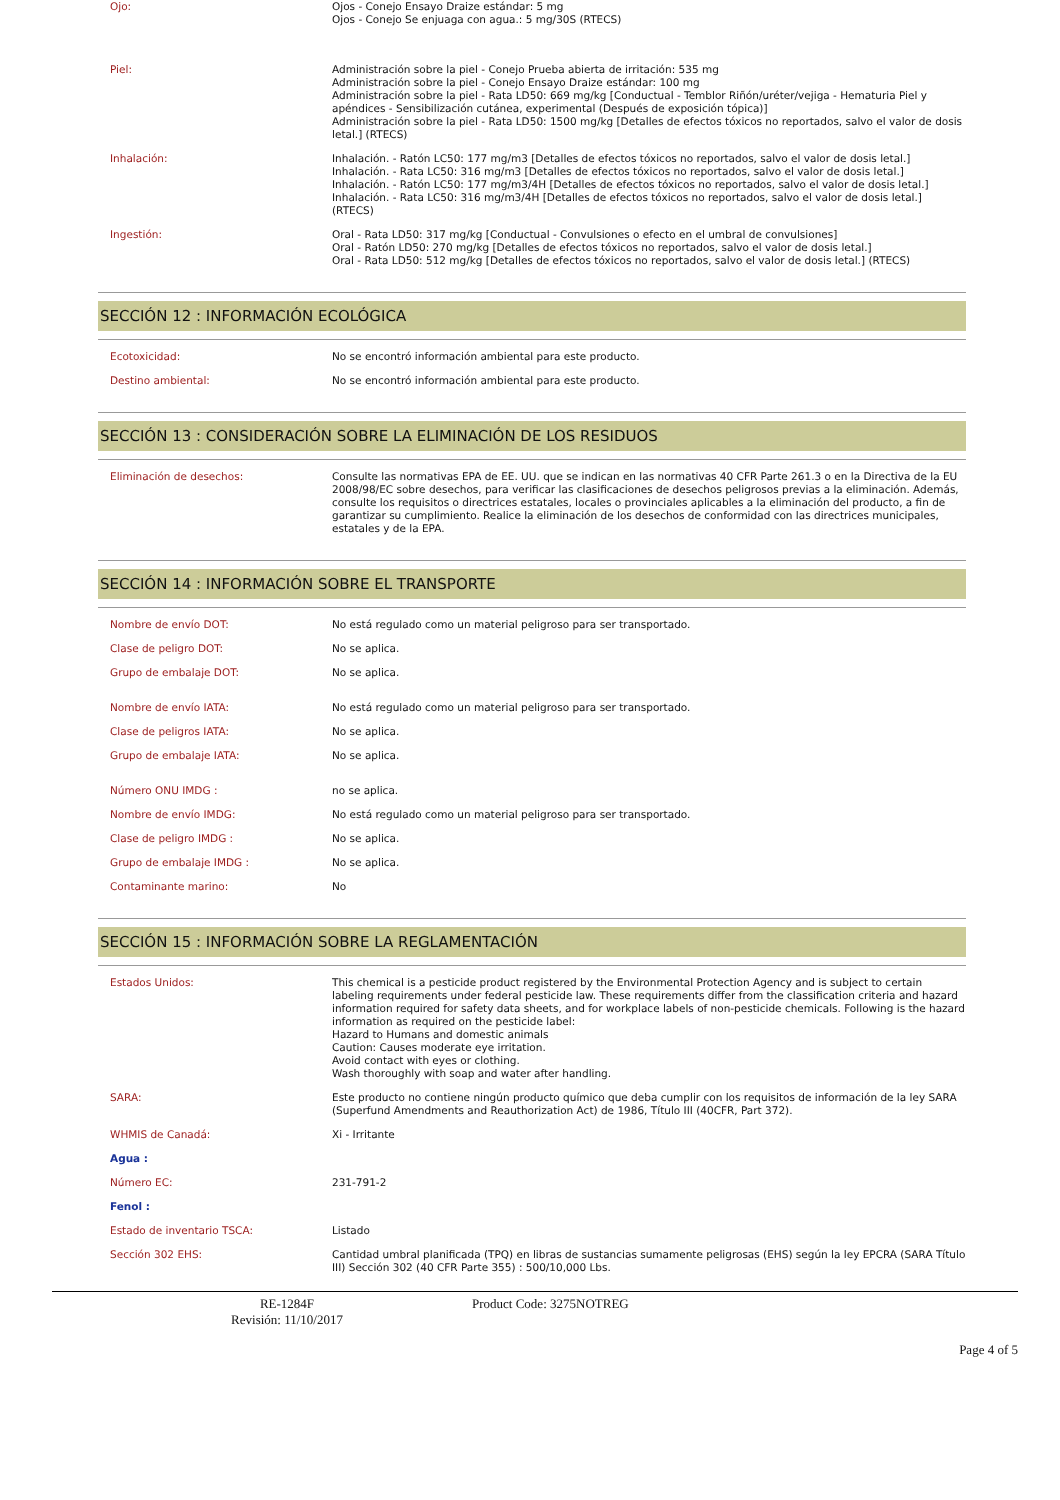| Ojo: | Ojos - Conejo Ensayo Draize estándar: 5 mg Ojos - Conejo Se enjuaga con agua.: 5 mg/30S (RTECS) |
| Piel: | Administración sobre la piel - Conejo Prueba abierta de irritación: 535 mg Administración sobre la piel - Conejo Ensayo Draize estándar: 100 mg Administración sobre la piel - Rata LD50: 669 mg/kg [Conductual - Temblor Riñón/uréter/vejiga - Hematuria Piel y apéndices - Sensibilización cutánea, experimental (Después de exposición tópica)] Administración sobre la piel - Rata LD50: 1500 mg/kg [Detalles de efectos tóxicos no reportados, salvo el valor de dosis letal.] (RTECS) |
| Inhalación: | Inhalación. - Ratón LC50: 177 mg/m3 [Detalles de efectos tóxicos no reportados, salvo el valor de dosis letal.] Inhalación. - Rata LC50: 316 mg/m3 [Detalles de efectos tóxicos no reportados, salvo el valor de dosis letal.] Inhalación. - Ratón LC50: 177 mg/m3/4H [Detalles de efectos tóxicos no reportados, salvo el valor de dosis letal.] Inhalación. - Rata LC50: 316 mg/m3/4H [Detalles de efectos tóxicos no reportados, salvo el valor de dosis letal.] (RTECS) |
| Ingestión: | Oral - Rata LD50: 317 mg/kg [Conductual - Convulsiones o efecto en el umbral de convulsiones] Oral - Ratón LD50: 270 mg/kg [Detalles de efectos tóxicos no reportados, salvo el valor de dosis letal.] Oral - Rata LD50: 512 mg/kg [Detalles de efectos tóxicos no reportados, salvo el valor de dosis letal.] (RTECS) |
SECCIÓN 12 : INFORMACIÓN ECOLÓGICA
| Ecotoxicidad: | No se encontró información ambiental para este producto. |
| Destino ambiental: | No se encontró información ambiental para este producto. |
SECCIÓN 13 : CONSIDERACIÓN SOBRE LA ELIMINACIÓN DE LOS RESIDUOS
| Eliminación de desechos: | Consulte las normativas EPA de EE. UU. que se indican en las normativas 40 CFR Parte 261.3 o en la Directiva de la EU 2008/98/EC sobre desechos, para verificar las clasificaciones de desechos peligrosos previas a la eliminación. Además, consulte los requisitos o directrices estatales, locales o provinciales aplicables a la eliminación del producto, a fin de garantizar su cumplimiento. Realice la eliminación de los desechos de conformidad con las directrices municipales, estatales y de la EPA. |
SECCIÓN 14 : INFORMACIÓN SOBRE EL TRANSPORTE
| Nombre de envío DOT: | No está regulado como un material peligroso para ser transportado. |
| Clase de peligro DOT: | No se aplica. |
| Grupo de embalaje DOT: | No se aplica. |
| Nombre de envío IATA: | No está regulado como un material peligroso para ser transportado. |
| Clase de peligros IATA: | No se aplica. |
| Grupo de embalaje IATA: | No se aplica. |
| Número ONU IMDG : | no se aplica. |
| Nombre de envío IMDG: | No está regulado como un material peligroso para ser transportado. |
| Clase de peligro IMDG : | No se aplica. |
| Grupo de embalaje IMDG : | No se aplica. |
| Contaminante marino: | No |
SECCIÓN 15 : INFORMACIÓN SOBRE LA REGLAMENTACIÓN
| Estados Unidos: | This chemical is a pesticide product registered by the Environmental Protection Agency and is subject to certain labeling requirements under federal pesticide law. These requirements differ from the classification criteria and hazard information required for safety data sheets, and for workplace labels of non-pesticide chemicals. Following is the hazard information as required on the pesticide label: Hazard to Humans and domestic animals Caution: Causes moderate eye irritation. Avoid contact with eyes or clothing. Wash thoroughly with soap and water after handling. |
| SARA: | Este producto no contiene ningún producto químico que deba cumplir con los requisitos de información de la ley SARA (Superfund Amendments and Reauthorization Act) de 1986, Título III (40CFR, Part 372). |
| WHMIS de Canadá: | Xi - Irritante |
| Agua : | |
| Número EC: | 231-791-2 |
| Fenol : | |
| Estado de inventario TSCA: | Listado |
| Sección 302 EHS: | Cantidad umbral planificada (TPQ) en libras de sustancias sumamente peligrosas (EHS) según la ley EPCRA (SARA Título III) Sección 302 (40 CFR Parte 355) : 500/10,000 Lbs. |
RE-1284F
Revisión: 11/10/2017
Product Code: 3275NOTREG
Page 4 of 5